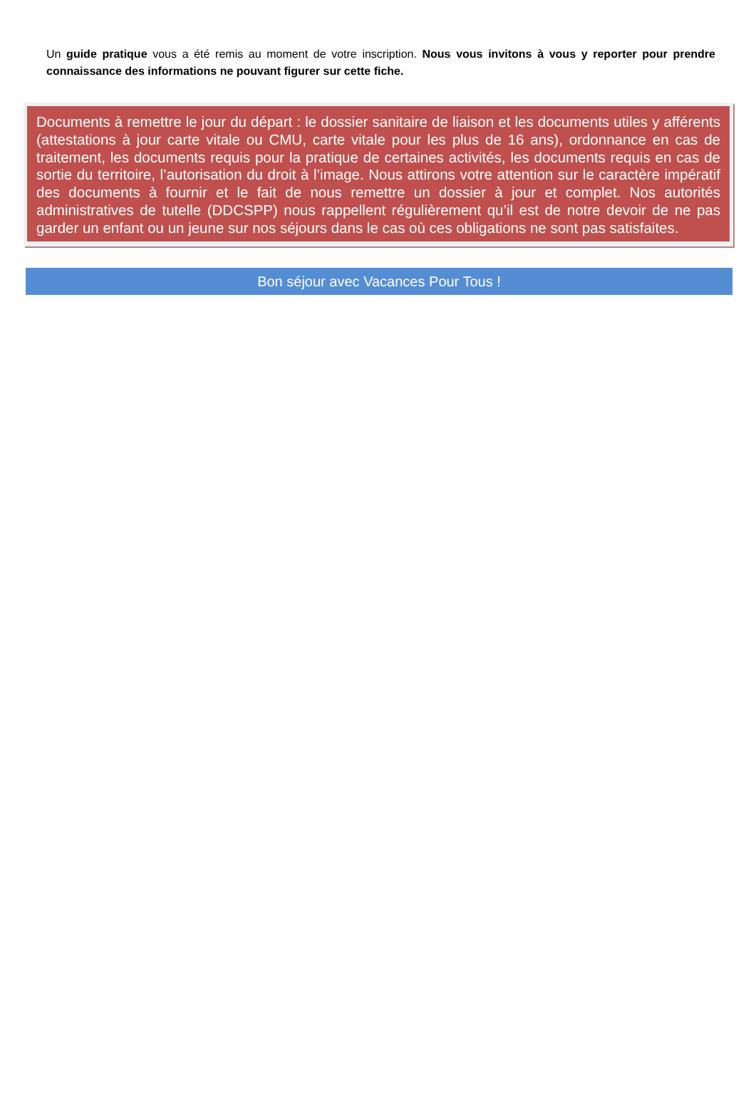Un guide pratique vous a été remis au moment de votre inscription. Nous vous invitons à vous y reporter pour prendre connaissance des informations ne pouvant figurer sur cette fiche.
Documents à remettre le jour du départ : le dossier sanitaire de liaison et les documents utiles y afférents (attestations à jour carte vitale ou CMU, carte vitale pour les plus de 16 ans), ordonnance en cas de traitement, les documents requis pour la pratique de certaines activités, les documents requis en cas de sortie du territoire, l’autorisation du droit à l’image. Nous attirons votre attention sur le caractère impératif des documents à fournir et le fait de nous remettre un dossier à jour et complet. Nos autorités administratives de tutelle (DDCSPP) nous rappellent régulièrement qu’il est de notre devoir de ne pas garder un enfant ou un jeune sur nos séjours dans le cas où ces obligations ne sont pas satisfaites.
Bon séjour avec Vacances Pour Tous !